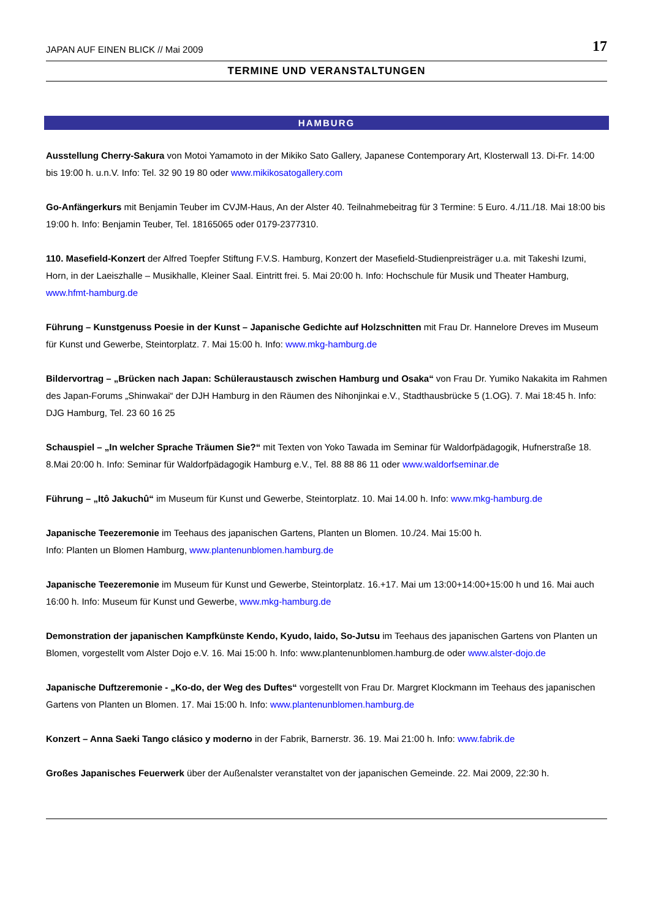JAPAN AUF EINEN BLICK // Mai 2009 17
TERMINE UND VERANSTALTUNGEN
HAMBURG
Ausstellung Cherry-Sakura von Motoi Yamamoto in der Mikiko Sato Gallery, Japanese Contemporary Art, Klosterwall 13. Di-Fr. 14:00 bis 19:00 h. u.n.V. Info: Tel. 32 90 19 80 oder www.mikikosatogallery.com
Go-Anfängerkurs mit Benjamin Teuber im CVJM-Haus, An der Alster 40. Teilnahmebeitrag für 3 Termine: 5 Euro. 4./11./18. Mai 18:00 bis 19:00 h. Info: Benjamin Teuber, Tel. 18165065 oder 0179-2377310.
110. Masefield-Konzert der Alfred Toepfer Stiftung F.V.S. Hamburg, Konzert der Masefield-Studienpreisträger u.a. mit Takeshi Izumi, Horn, in der Laeiszhalle – Musikhalle, Kleiner Saal. Eintritt frei. 5. Mai 20:00 h. Info: Hochschule für Musik und Theater Hamburg, www.hfmt-hamburg.de
Führung – Kunstgenuss Poesie in der Kunst – Japanische Gedichte auf Holzschnitten mit Frau Dr. Hannelore Dreves im Museum für Kunst und Gewerbe, Steintorplatz. 7. Mai 15:00 h. Info: www.mkg-hamburg.de
Bildervortrag – „Brücken nach Japan: Schüleraustausch zwischen Hamburg und Osaka“ von Frau Dr. Yumiko Nakakita im Rahmen des Japan-Forums „Shinwakai“ der DJH Hamburg in den Räumen des Nihonjinkai e.V., Stadthausbrücke 5 (1.OG). 7. Mai 18:45 h. Info: DJG Hamburg, Tel. 23 60 16 25
Schauspiel – „In welcher Sprache Träumen Sie?“ mit Texten von Yoko Tawada im Seminar für Waldorfpädagogik, Hufnerstraße 18. 8.Mai 20:00 h. Info: Seminar für Waldorfpädagogik Hamburg e.V., Tel. 88 88 86 11 oder www.waldorfseminar.de
Führung – „Itô Jakuchû“ im Museum für Kunst und Gewerbe, Steintorplatz. 10. Mai 14.00 h. Info: www.mkg-hamburg.de
Japanische Teezeremonie im Teehaus des japanischen Gartens, Planten un Blomen. 10./24. Mai 15:00 h.
Info: Planten un Blomen Hamburg, www.plantenunblomen.hamburg.de
Japanische Teezeremonie im Museum für Kunst und Gewerbe, Steintorplatz. 16.+17. Mai um 13:00+14:00+15:00 h und 16. Mai auch 16:00 h. Info: Museum für Kunst und Gewerbe, www.mkg-hamburg.de
Demonstration der japanischen Kampfkünste Kendo, Kyudo, Iaido, So-Jutsu im Teehaus des japanischen Gartens von Planten un Blomen, vorgestellt vom Alster Dojo e.V. 16. Mai 15:00 h. Info: www.plantenunblomen.hamburg.de oder www.alster-dojo.de
Japanische Duftzeremonie - „Ko-do, der Weg des Duftes“ vorgestellt von Frau Dr. Margret Klockmann im Teehaus des japanischen Gartens von Planten un Blomen. 17. Mai 15:00 h. Info: www.plantenunblomen.hamburg.de
Konzert – Anna Saeki Tango clásico y moderno in der Fabrik, Barnerstr. 36. 19. Mai 21:00 h. Info: www.fabrik.de
Großes Japanisches Feuerwerk über der Außenalster veranstaltet von der japanischen Gemeinde. 22. Mai 2009, 22:30 h.